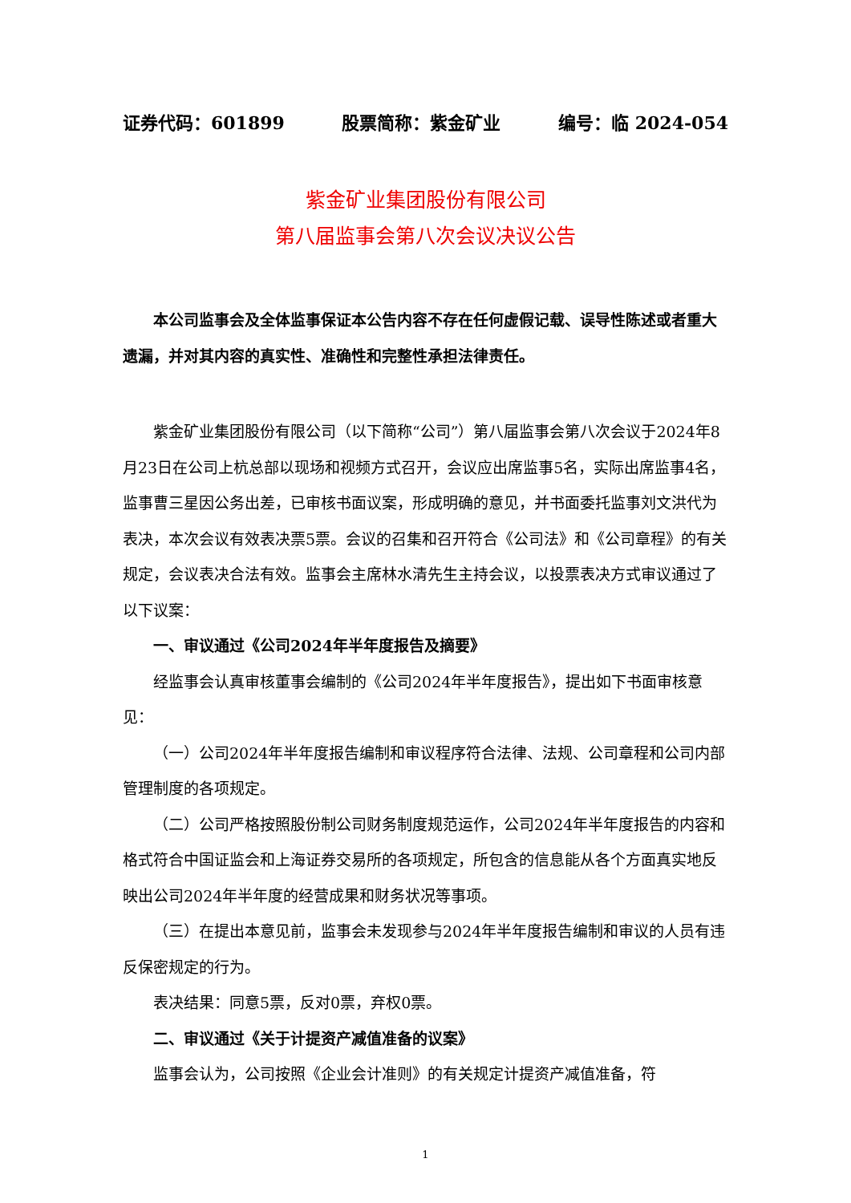证券代码：601899 股票简称：紫金矿业 编号：临 2024-054
紫金矿业集团股份有限公司
第八届监事会第八次会议决议公告
本公司监事会及全体监事保证本公告内容不存在任何虚假记载、误导性陈述或者重大遗漏，并对其内容的真实性、准确性和完整性承担法律责任。
紫金矿业集团股份有限公司（以下简称“公司”）第八届监事会第八次会议于2024年8月23日在公司上杭总部以现场和视频方式召开，会议应出席监事5名，实际出席监事4名，监事曹三星因公务出差，已审核书面议案，形成明确的意见，并书面委托监事刘文洪代为表决，本次会议有效表决票5票。会议的召集和召开符合《公司法》和《公司章程》的有关规定，会议表决合法有效。监事会主席林水清先生主持会议，以投票表决方式审议通过了以下议案：
一、审议通过《公司2024年半年度报告及摘要》
经监事会认真审核董事会编制的《公司2024年半年度报告》，提出如下书面审核意见：
（一）公司2024年半年度报告编制和审议程序符合法律、法规、公司章程和公司内部管理制度的各项规定。
（二）公司严格按照股份制公司财务制度规范运作，公司2024年半年度报告的内容和格式符合中国证监会和上海证券交易所的各项规定，所包含的信息能从各个方面真实地反映出公司2024年半年度的经营成果和财务状况等事项。
（三）在提出本意见前，监事会未发现参与2024年半年度报告编制和审议的人员有违反保密规定的行为。
表决结果：同意5票，反对0票，弃权0票。
二、审议通过《关于计提资产减值准备的议案》
监事会认为，公司按照《企业会计准则》的有关规定计提资产减值准备，符
1